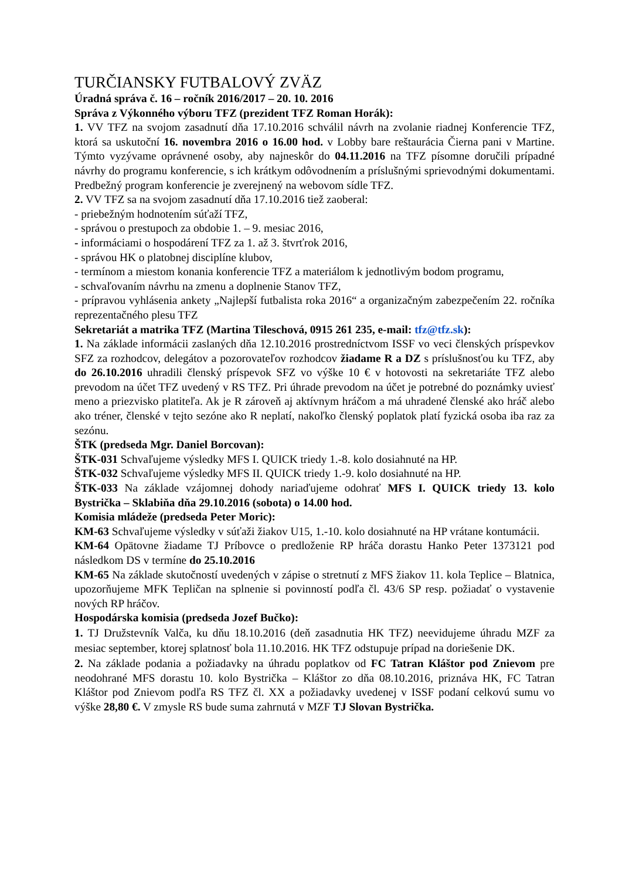TURČIANSKY FUTBALOVÝ ZVÄZ
Úradná správa č. 16 – ročník 2016/2017 – 20. 10. 2016
Správa z Výkonného výboru TFZ (prezident TFZ Roman Horák):
1. VV TFZ na svojom zasadnutí dňa 17.10.2016 schválil návrh na zvolanie riadnej Konferencie TFZ, ktorá sa uskutoční 16. novembra 2016 o 16.00 hod. v Lobby bare reštaurácia Čierna pani v Martine. Týmto vyzývame oprávnené osoby, aby najneskôr do 04.11.2016 na TFZ písomne doručili prípadné návrhy do programu konferencie, s ich krátkym odôvodnením a príslušnými sprievodnými dokumentami. Predbežný program konferencie je zverejnený na webovom sídle TFZ.
2. VV TFZ sa na svojom zasadnutí dňa 17.10.2016 tiež zaoberal:
- priebežným hodnotením súťaží TFZ,
- správou o prestupoch za obdobie 1. – 9. mesiac 2016,
- informáciami o hospodárení TFZ za 1. až 3. štvrťrok 2016,
- správou HK o platobnej disciplíne klubov,
- termínom a miestom konania konferencie TFZ a materiálom k jednotlivým bodom programu,
- schvaľovaním návrhu na zmenu a doplnenie Stanov TFZ,
- prípravou vyhlásenia ankety „Najlepší futbalista roka 2016“ a organizačným zabezpečením 22. ročníka reprezentačného plesu TFZ
Sekretariát a matrika TFZ (Martina Tileschová, 0915 261 235, e-mail: tfz@tfz.sk):
1. Na základe informácii zaslaných dňa 12.10.2016 prostredníctvom ISSF vo veci členských príspevkov SFZ za rozhodcov, delegátov a pozorovateľov rozhodcov žiadame R a DZ s príslušnosťou ku TFZ, aby do 26.10.2016 uhradili členský príspevok SFZ vo výške 10 € v hotovosti na sekretariáte TFZ alebo prevodom na účet TFZ uvedený v RS TFZ. Pri úhrade prevodom na účet je potrebné do poznámky uviesť meno a priezvisko platiteľa. Ak je R zároveň aj aktívnym hráčom a má uhradené členské ako hráč alebo ako tréner, členské v tejto sezóne ako R neplatí, nakoľko členský poplatok platí fyzická osoba iba raz za sezónu.
ŠTK (predseda Mgr. Daniel Borcovan):
ŠTK-031 Schvaľujeme výsledky MFS I. QUICK triedy 1.-8. kolo dosiahnuté na HP.
ŠTK-032 Schvaľujeme výsledky MFS II. QUICK triedy 1.-9. kolo dosiahnuté na HP.
ŠTK-033 Na základe vzájomnej dohody nariaďujeme odohrať MFS I. QUICK triedy 13. kolo Bystrička – Sklabiňa dňa 29.10.2016 (sobota) o 14.00 hod.
Komisia mládeže (predseda Peter Moric):
KM-63 Schvaľujeme výsledky v súťaži žiakov U15, 1.-10. kolo dosiahnuté na HP vrátane kontumácii.
KM-64 Opätovne žiadame TJ Príbovce o predloženie RP hráča dorastu Hanko Peter 1373121 pod následkom DS v termíne do 25.10.2016
KM-65 Na základe skutočností uvedených v zápise o stretnutí z MFS žiakov 11. kola Teplice – Blatnica, upozorňujeme MFK Tepličan na splnenie si povinností podľa čl. 43/6 SP resp. požiadať o vystavenie nových RP hráčov.
Hospodárska komisia (predseda Jozef Bučko):
1. TJ Družstevník Valča, ku dňu 18.10.2016 (deň zasadnutia HK TFZ) neevidujeme úhradu MZF za mesiac september, ktorej splatnosť bola 11.10.2016. HK TFZ odstupuje prípad na doriešenie DK.
2. Na základe podania a požiadavky na úhradu poplatkov od FC Tatran Kláštor pod Znievom pre neodohrané MFS dorastu 10. kolo Bystrička – Kláštor zo dňa 08.10.2016, priznáva HK, FC Tatran Kláštor pod Znievom podľa RS TFZ čl. XX a požiadavky uvedenej v ISSF podaní celkovú sumu vo výške 28,80 €. V zmysle RS bude suma zahrnutá v MZF TJ Slovan Bystrička.